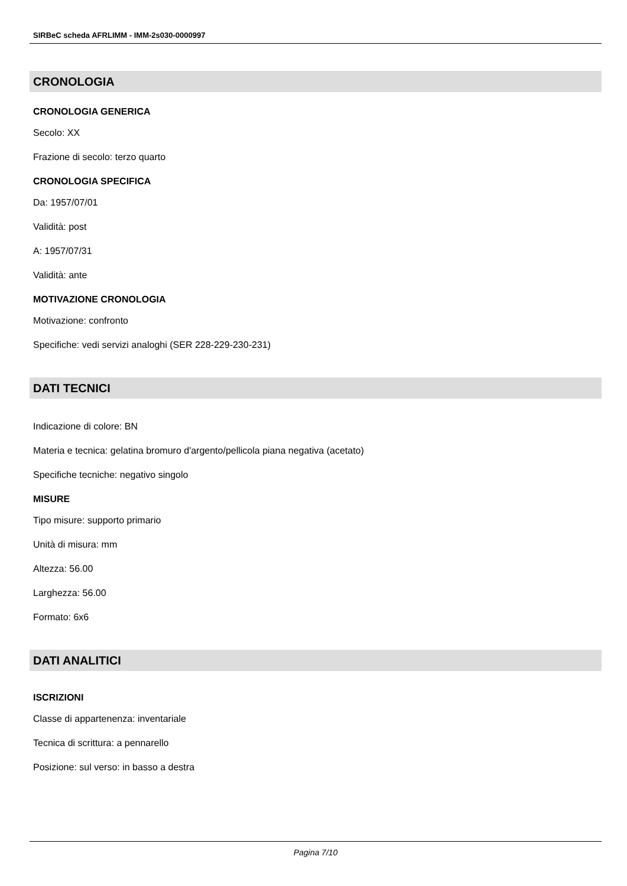SIRBeC scheda AFRLIMM - IMM-2s030-0000997
CRONOLOGIA
CRONOLOGIA GENERICA
Secolo: XX
Frazione di secolo: terzo quarto
CRONOLOGIA SPECIFICA
Da: 1957/07/01
Validità: post
A: 1957/07/31
Validità: ante
MOTIVAZIONE CRONOLOGIA
Motivazione: confronto
Specifiche: vedi servizi analoghi (SER 228-229-230-231)
DATI TECNICI
Indicazione di colore: BN
Materia e tecnica: gelatina bromuro d'argento/pellicola piana negativa (acetato)
Specifiche tecniche: negativo singolo
MISURE
Tipo misure: supporto primario
Unità di misura: mm
Altezza: 56.00
Larghezza: 56.00
Formato: 6x6
DATI ANALITICI
ISCRIZIONI
Classe di appartenenza: inventariale
Tecnica di scrittura: a pennarello
Posizione: sul verso: in basso a destra
Pagina 7/10